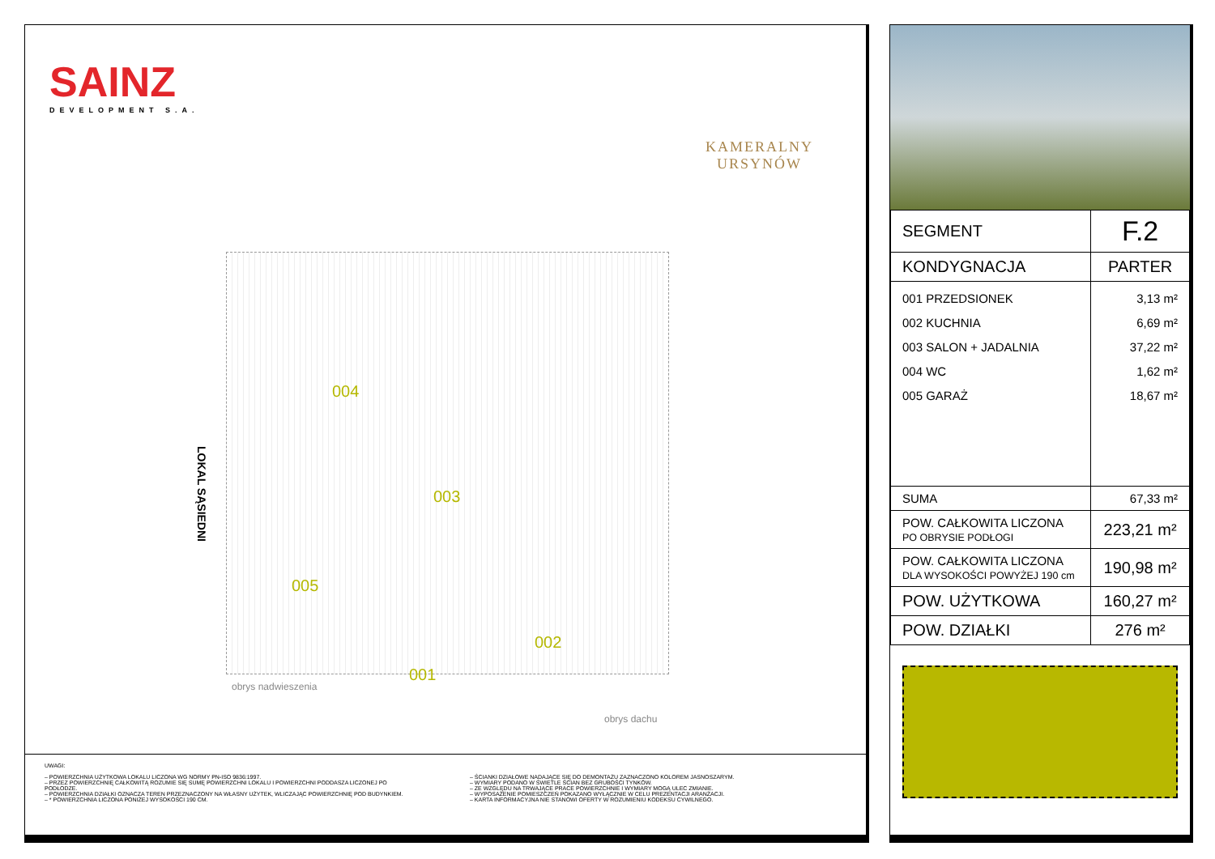SAINZ
DEVELOPMENT S.A.
KAMERALNY
URSYNÓW
LOKAL SĄSIEDNI
004
003
005
002
001
obrys nadwieszenia
obrys dachu
UWAGI:
– POWIERZCHNIA UŻYTKOWA LOKALU LICZONA WG NORMY PN-ISO 9836:1997.
– PRZEZ POWIERZCHNIĘ CAŁKOWITĄ ROZUMIE SIĘ SUMĘ POWIERZCHNI LOKALU I POWIERZCHNI PODDASZA LICZONEJ PO PODŁODZE.
– POWIERZCHNIA DZIAŁKI OZNACZA TEREN PRZEZNACZONY NA WŁASNY UŻYTEK, WLICZAJĄC POWIERZCHNIĘ POD BUDYNKIEM.
– * POWIERZCHNIA LICZONA PONIŻEJ WYSOKOŚCI 190 CM.
– ŚCIANKI DZIAŁOWE NADAJĄCE SIĘ DO DEMONTAŻU ZAZNACZONO KOLOREM JASNOSZARYM.
– WYMIARY PODANO W ŚWIETLE ŚCIAN BEZ GRUBOŚCI TYNKÓW.
– ZE WZGLĘDU NA TRWAJĄCE PRACE POWIERZCHNIE I WYMIARY MOGĄ ULEC ZMIANIE.
– WYPOSAŻENIE POMIESZCZEŃ POKAZANO WYŁĄCZNIE W CELU PREZENTACJI ARANŻACJI.
– KARTA INFORMACYJNA NIE STANOWI OFERTY W ROZUMIENIU KODEKSU CYWILNEGO.
| SEGMENT | F.2 |
| KONDYGNACJA | PARTER |
| 001 PRZEDSIONEK 002 KUCHNIA 003 SALON + JADALNIA 004 WC 005 GARAŻ | 3,13 m² 6,69 m² 37,22 m² 1,62 m² 18,67 m² |
| SUMA | 67,33 m² |
| POW. CAŁKOWITA LICZONA PO OBRYSIE PODŁOGI | 223,21 m² |
| POW. CAŁKOWITA LICZONA DLA WYSOKOŚCI POWYŻEJ 190 cm | 190,98 m² |
| POW. UŻYTKOWA | 160,27 m² |
| POW. DZIAŁKI | 276 m² |